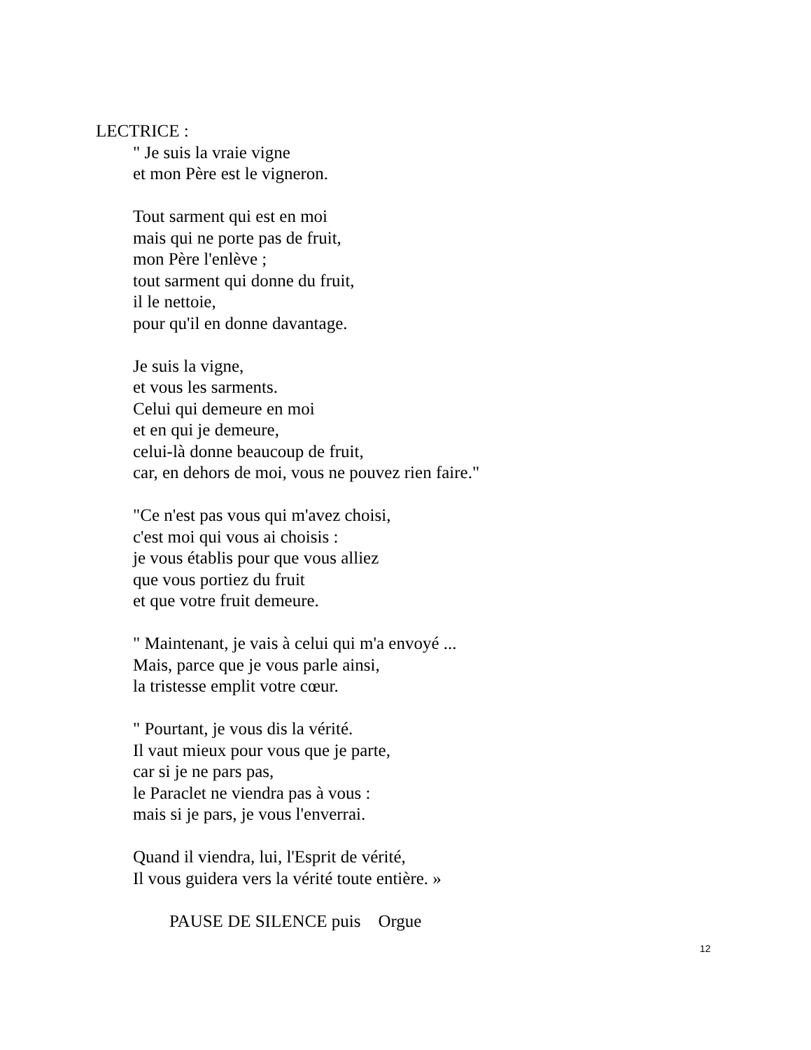LECTRICE :
" Je suis la vraie vigne
et mon Père est le vigneron.
Tout sarment qui est en moi
mais qui ne porte pas de fruit,
mon Père l'enlève ;
tout sarment qui donne du fruit,
il le nettoie,
pour qu'il en donne davantage.
Je suis la vigne,
et vous les sarments.
Celui qui demeure en moi
et en qui je demeure,
celui-là donne beaucoup de fruit,
car, en dehors de moi, vous ne pouvez rien faire."
"Ce n'est pas vous qui m'avez choisi,
c'est moi qui vous ai choisis :
je vous établis pour que vous alliez
que vous portiez du fruit
et que votre fruit demeure.
" Maintenant, je vais à celui qui m'a envoyé ...
Mais, parce que je vous parle ainsi,
la tristesse emplit votre cœur.
" Pourtant, je vous dis la vérité.
Il vaut mieux pour vous que je parte,
car si je ne pars pas,
le Paraclet ne viendra pas à vous :
mais si je pars, je vous l'enverrai.
Quand il viendra, lui, l'Esprit de vérité,
Il vous guidera vers la vérité toute entière. »
PAUSE DE SILENCE puis Orgue
12